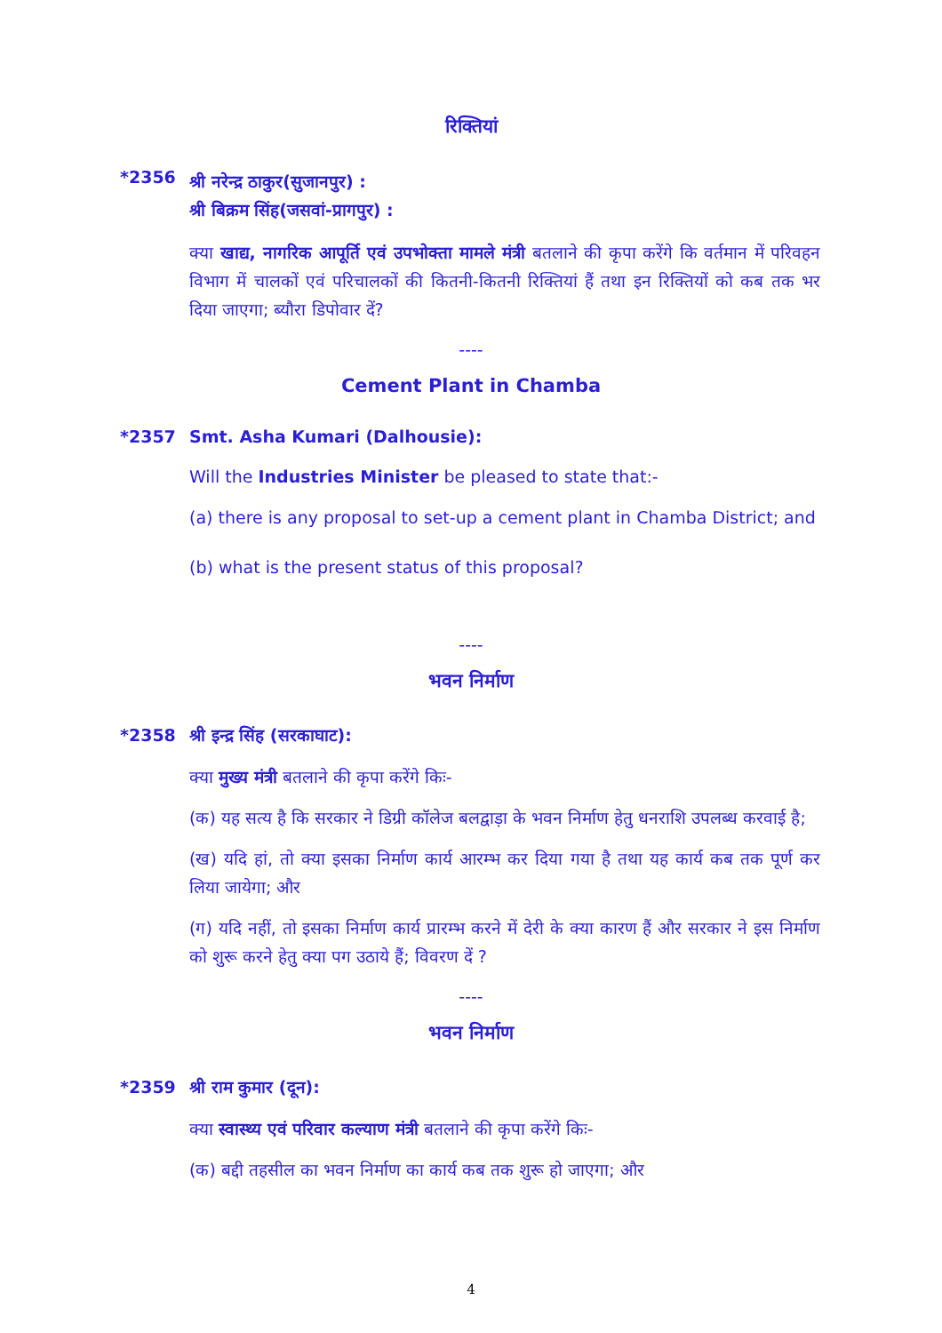रिक्तियां
*2356
श्री नरेन्द्र ठाकुर(सुजानपुर) :
श्री बिक्रम सिंह(जसवां-प्रागपुर) :
क्या खाद्य, नागरिक आपूर्ति एवं उपभोक्ता मामले मंत्री बतलाने की कृपा करेंगे कि वर्तमान में परिवहन विभाग में चालकों एवं परिचालकों की कितनी-कितनी रिक्तियां हैं तथा इन रिक्तियों को कब तक भर दिया जाएगा; ब्यौरा डिपोवार दें?
----
Cement Plant in Chamba
*2357 Smt. Asha Kumari (Dalhousie):
Will the Industries Minister be pleased to state that:-
(a) there is any proposal to set-up a cement plant in Chamba District; and
(b) what is the present status of this proposal?
----
भवन निर्माण
*2358 श्री इन्द्र सिंह (सरकाघाट):
क्या मुख्य मंत्री बतलाने की कृपा करेंगे किः-
(क) यह सत्य है कि सरकार ने डिग्री कॉलेज बलद्वाड़ा के भवन निर्माण हेतु धनराशि उपलब्ध करवाई है;
(ख) यदि हां, तो क्या इसका निर्माण कार्य आरम्भ कर दिया गया है तथा यह कार्य कब तक पूर्ण कर लिया जायेगा; और
(ग) यदि नहीं, तो इसका निर्माण कार्य प्रारम्भ करने में देरी के क्या कारण हैं और सरकार ने इस निर्माण को शुरू करने हेतु क्या पग उठाये हैं; विवरण दें ?
----
भवन निर्माण
*2359 श्री राम कुमार (दून):
क्या स्वास्थ्य एवं परिवार कल्याण मंत्री बतलाने की कृपा करेंगे किः-
(क) बद्दी तहसील का भवन निर्माण का कार्य कब तक शुरू हो जाएगा; और
4